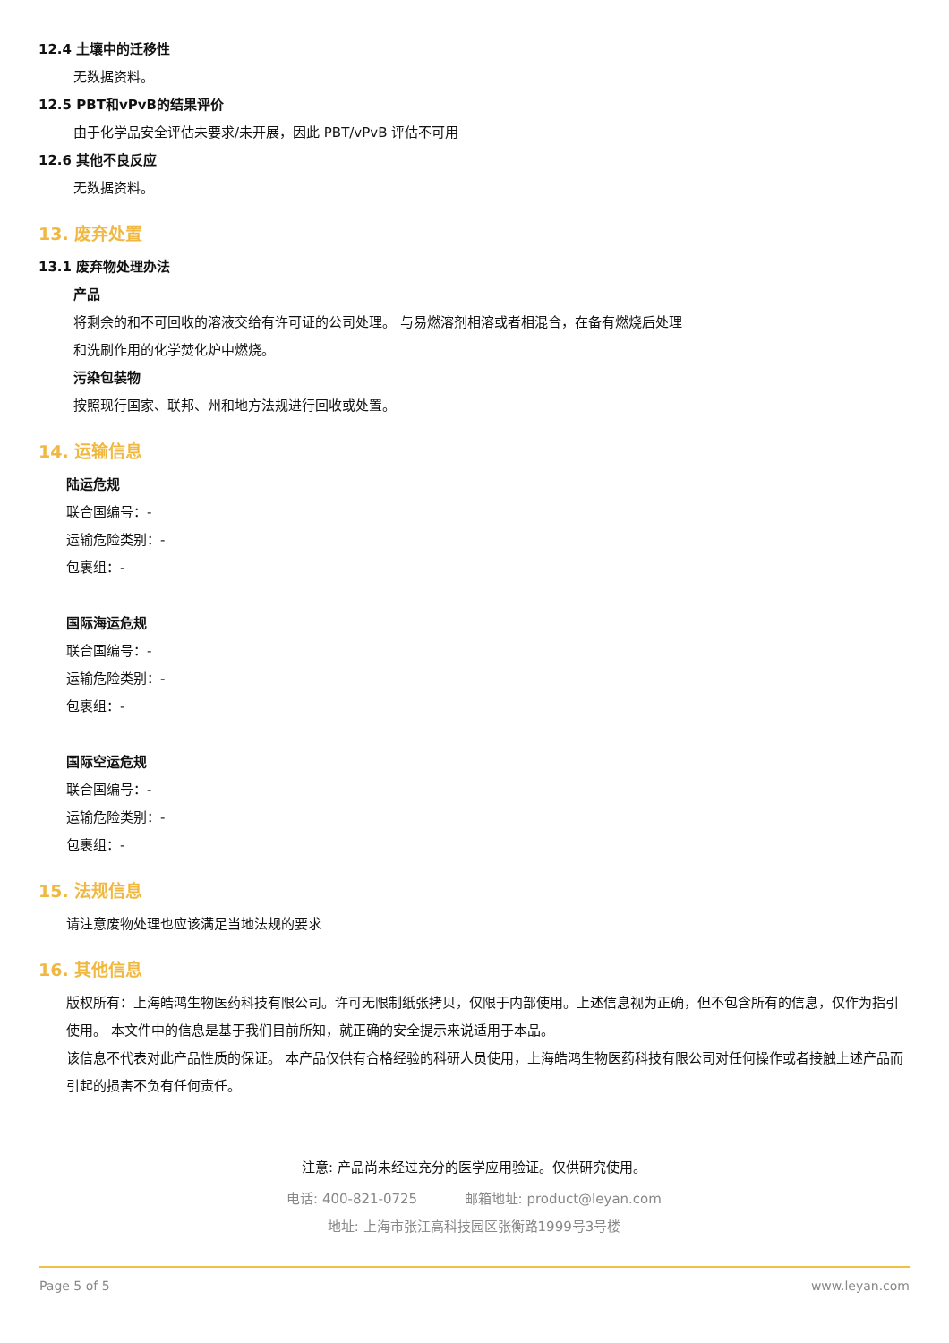12.4 土壤中的迁移性
无数据资料。
12.5 PBT和vPvB的结果评价
由于化学品安全评估未要求/未开展，因此 PBT/vPvB 评估不可用
12.6 其他不良反应
无数据资料。
13. 废弃处置
13.1 废弃物处理办法
产品
将剩余的和不可回收的溶液交给有许可证的公司处理。 与易燃溶剂相溶或者相混合，在备有燃烧后处理
和洗刷作用的化学焚化炉中燃烧。
污染包装物
按照现行国家、联邦、州和地方法规进行回收或处置。
14. 运输信息
陆运危规
联合国编号：-
运输危险类别：-
包裹组：-
国际海运危规
联合国编号：-
运输危险类别：-
包裹组：-
国际空运危规
联合国编号：-
运输危险类别：-
包裹组：-
15. 法规信息
请注意废物处理也应该满足当地法规的要求
16. 其他信息
版权所有：上海皓鸿生物医药科技有限公司。许可无限制纸张拷贝，仅限于内部使用。上述信息视为正确，但不包含所有的信息，仅作为指引使用。 本文件中的信息是基于我们目前所知，就正确的安全提示来说适用于本品。
该信息不代表对此产品性质的保证。 本产品仅供有合格经验的科研人员使用，上海皓鸿生物医药科技有限公司对任何操作或者接触上述产品而引起的损害不负有任何责任。
注意: 产品尚未经过充分的医学应用验证。仅供研究使用。
电话: 400-821-0725 邮箱地址: product@leyan.com
地址: 上海市张江高科技园区张衡路1999号3号楼
Page 5 of 5 www.leyan.com